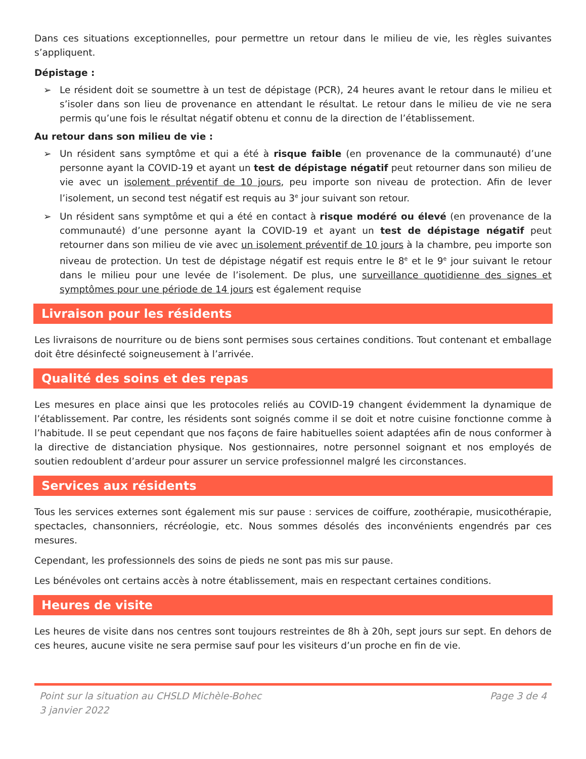Dans ces situations exceptionnelles, pour permettre un retour dans le milieu de vie, les règles suivantes s’appliquent.
Dépistage :
➢ Le résident doit se soumettre à un test de dépistage (PCR), 24 heures avant le retour dans le milieu et s’isoler dans son lieu de provenance en attendant le résultat. Le retour dans le milieu de vie ne sera permis qu’une fois le résultat négatif obtenu et connu de la direction de l’établissement.
Au retour dans son milieu de vie :
➢ Un résident sans symptôme et qui a été à risque faible (en provenance de la communauté) d’une personne ayant la COVID-19 et ayant un test de dépistage négatif peut retourner dans son milieu de vie avec un isolement préventif de 10 jours, peu importe son niveau de protection. Afin de lever l’isolement, un second test négatif est requis au 3<sup>e</sup> jour suivant son retour.
➢ Un résident sans symptôme et qui a été en contact à risque modéré ou élevé (en provenance de la communauté) d’une personne ayant la COVID-19 et ayant un test de dépistage négatif peut retourner dans son milieu de vie avec un isolement préventif de 10 jours à la chambre, peu importe son niveau de protection. Un test de dépistage négatif est requis entre le 8<sup>e</sup> et le 9<sup>e</sup> jour suivant le retour dans le milieu pour une levée de l’isolement. De plus, une surveillance quotidienne des signes et symptômes pour une période de 14 jours est également requise
Livraison pour les résidents
Les livraisons de nourriture ou de biens sont permises sous certaines conditions. Tout contenant et emballage doit être désinfecté soigneusement à l’arrivée.
Qualité des soins et des repas
Les mesures en place ainsi que les protocoles reliés au COVID-19 changent évidemment la dynamique de l’établissement. Par contre, les résidents sont soignés comme il se doit et notre cuisine fonctionne comme à l’habitude. Il se peut cependant que nos façons de faire habituelles soient adaptées afin de nous conformer à la directive de distanciation physique. Nos gestionnaires, notre personnel soignant et nos employés de soutien redoublent d’ardeur pour assurer un service professionnel malgré les circonstances.
Services aux résidents
Tous les services externes sont également mis sur pause : services de coiffure, zoothérapie, musicothérapie, spectacles, chansonniers, récréologie, etc. Nous sommes désolés des inconvénients engendrés par ces mesures.
Cependant, les professionnels des soins de pieds ne sont pas mis sur pause.
Les bénévoles ont certains accès à notre établissement, mais en respectant certaines conditions.
Heures de visite
Les heures de visite dans nos centres sont toujours restreintes de 8h à 20h, sept jours sur sept. En dehors de ces heures, aucune visite ne sera permise sauf pour les visiteurs d’un proche en fin de vie.
Point sur la situation au CHSLD Michèle-Bohec
3 janvier 2022
Page 3 de 4